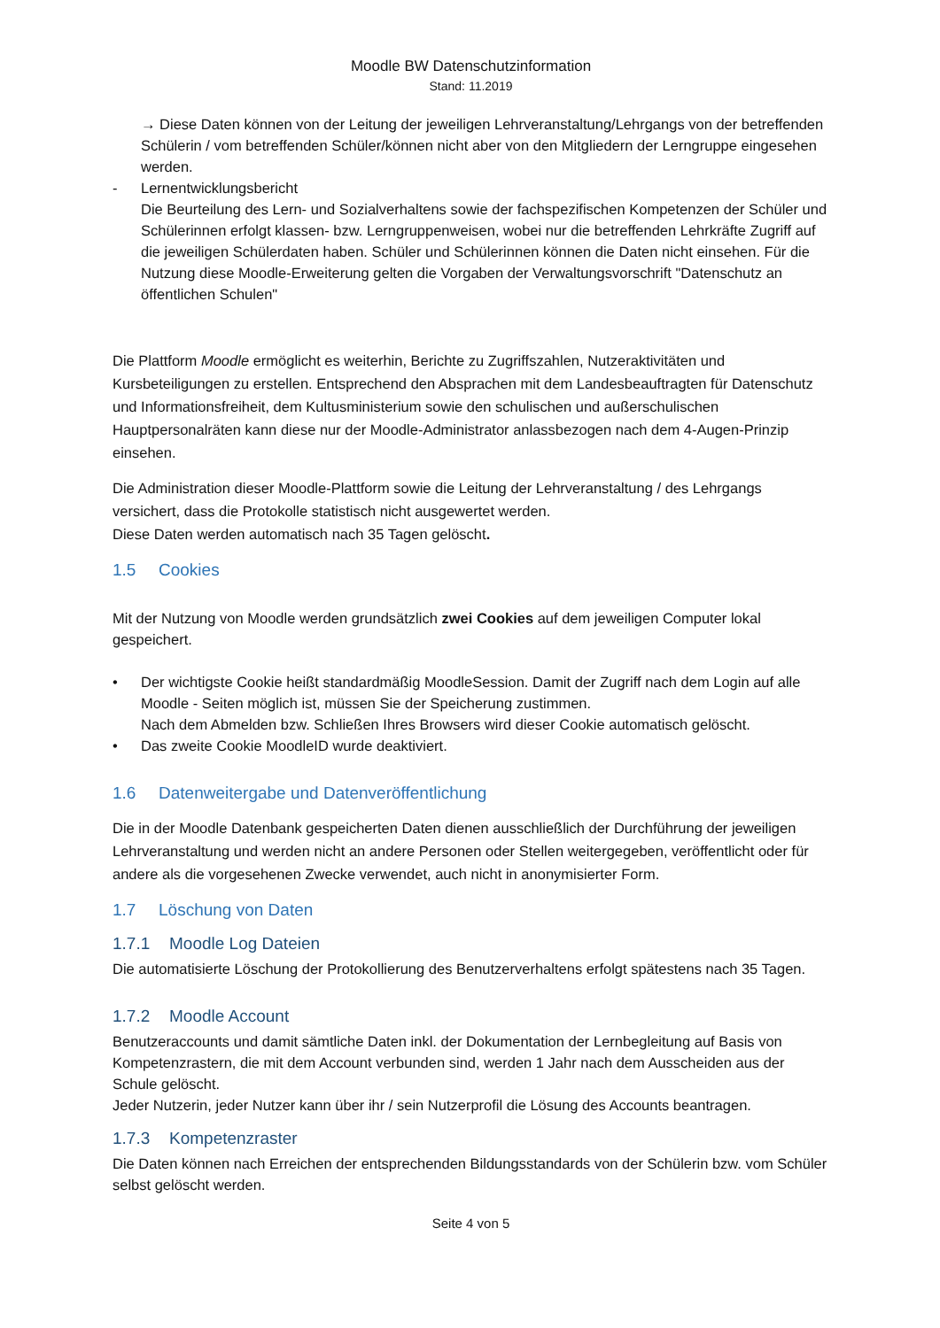Moodle BW Datenschutzinformation
Stand: 11.2019
→ Diese Daten können von der Leitung der jeweiligen Lehrveranstaltung/Lehrgangs von der betreffenden Schülerin / vom betreffenden Schüler/können nicht aber von den Mitgliedern der Lerngruppe eingesehen werden.
- Lernentwicklungsbericht
Die Beurteilung des Lern- und Sozialverhaltens sowie der fachspezifischen Kompetenzen der Schüler und Schülerinnen erfolgt klassen- bzw. Lerngruppenweisen, wobei nur die betreffenden Lehrkräfte Zugriff auf die jeweiligen Schülerdaten haben. Schüler und Schülerinnen können die Daten nicht einsehen. Für die Nutzung diese Moodle-Erweiterung gelten die Vorgaben der Verwaltungsvorschrift "Datenschutz an öffentlichen Schulen"
Die Plattform Moodle ermöglicht es weiterhin, Berichte zu Zugriffszahlen, Nutzeraktivitäten und Kursbeteiligungen zu erstellen. Entsprechend den Absprachen mit dem Landesbeauftragten für Datenschutz und Informationsfreiheit, dem Kultusministerium sowie den schulischen und außerschulischen Hauptpersonalräten kann diese nur der Moodle-Administrator anlassbezogen nach dem 4-Augen-Prinzip einsehen.
Die Administration dieser Moodle-Plattform sowie die Leitung der Lehrveranstaltung / des Lehrgangs versichert, dass die Protokolle statistisch nicht ausgewertet werden.
Diese Daten werden automatisch nach 35 Tagen gelöscht.
1.5 Cookies
Mit der Nutzung von Moodle werden grundsätzlich zwei Cookies auf dem jeweiligen Computer lokal gespeichert.
• Der wichtigste Cookie heißt standardmäßig MoodleSession. Damit der Zugriff nach dem Login auf alle Moodle - Seiten möglich ist, müssen Sie der Speicherung zustimmen.
Nach dem Abmelden bzw. Schließen Ihres Browsers wird dieser Cookie automatisch gelöscht.
• Das zweite Cookie MoodleID wurde deaktiviert.
1.6 Datenweitergabe und Datenveröffentlichung
Die in der Moodle Datenbank gespeicherten Daten dienen ausschließlich der Durchführung der jeweiligen Lehrveranstaltung und werden nicht an andere Personen oder Stellen weitergegeben, veröffentlicht oder für andere als die vorgesehenen Zwecke verwendet, auch nicht in anonymisierter Form.
1.7 Löschung von Daten
1.7.1 Moodle Log Dateien
Die automatisierte Löschung der Protokollierung des Benutzerverhaltens erfolgt spätestens nach 35 Tagen.
1.7.2 Moodle Account
Benutzeraccounts und damit sämtliche Daten inkl. der Dokumentation der Lernbegleitung auf Basis von Kompetenzrastern, die mit dem Account verbunden sind, werden 1 Jahr nach dem Ausscheiden aus der Schule gelöscht.
Jeder Nutzerin, jeder Nutzer kann über ihr / sein Nutzerprofil die Lösung des Accounts beantragen.
1.7.3 Kompetenzraster
Die Daten können nach Erreichen der entsprechenden Bildungsstandards von der Schülerin bzw. vom Schüler selbst gelöscht werden.
Seite 4 von 5